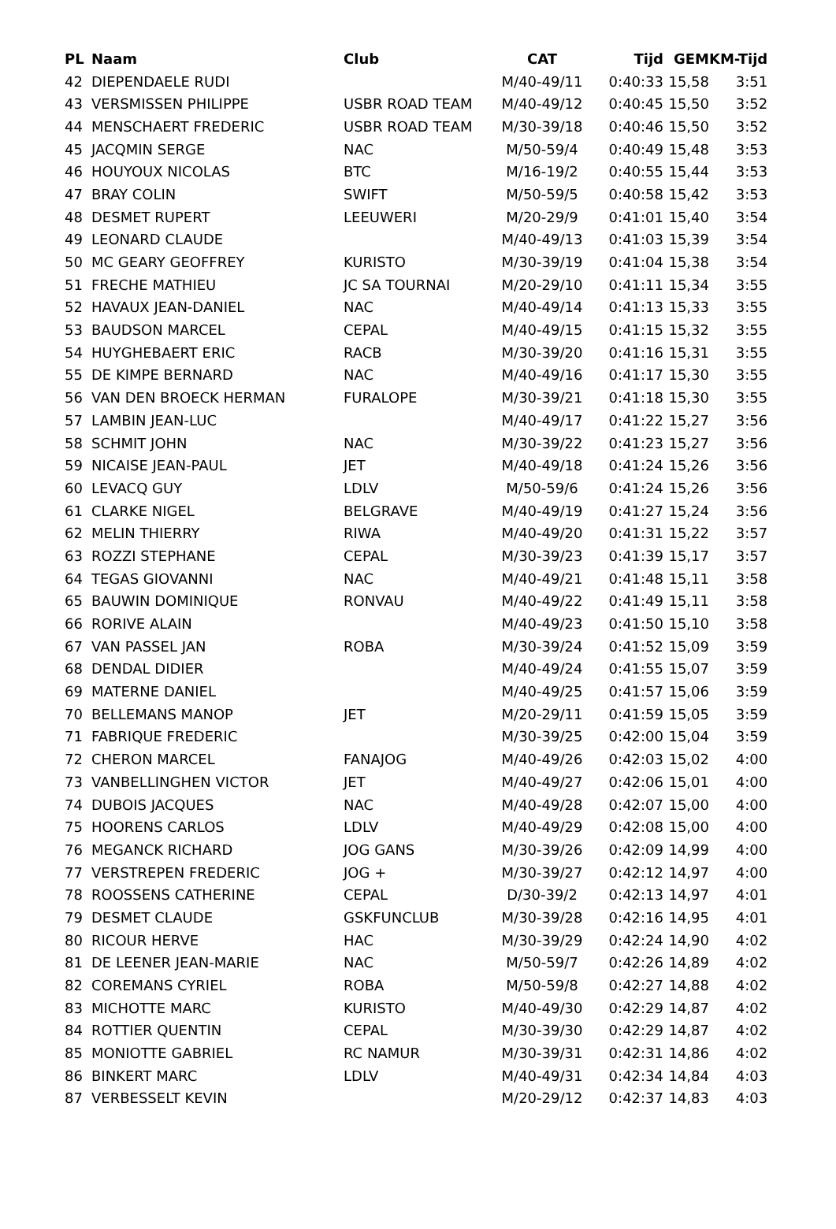| PL | Naam | Club | CAT | Tijd | GEM | KM-Tijd |
| --- | --- | --- | --- | --- | --- | --- |
| 42 | DIEPENDAELE RUDI | | M/40-49/11 | 0:40:33 | 15,58 | 3:51 |
| 43 | VERSMISSEN PHILIPPE | USBR ROAD TEAM | M/40-49/12 | 0:40:45 | 15,50 | 3:52 |
| 44 | MENSCHAERT FREDERIC | USBR ROAD TEAM | M/30-39/18 | 0:40:46 | 15,50 | 3:52 |
| 45 | JACQMIN SERGE | NAC | M/50-59/4 | 0:40:49 | 15,48 | 3:53 |
| 46 | HOUYOUX NICOLAS | BTC | M/16-19/2 | 0:40:55 | 15,44 | 3:53 |
| 47 | BRAY COLIN | SWIFT | M/50-59/5 | 0:40:58 | 15,42 | 3:53 |
| 48 | DESMET RUPERT | LEEUWERI | M/20-29/9 | 0:41:01 | 15,40 | 3:54 |
| 49 | LEONARD CLAUDE | | M/40-49/13 | 0:41:03 | 15,39 | 3:54 |
| 50 | MC GEARY GEOFFREY | KURISTO | M/30-39/19 | 0:41:04 | 15,38 | 3:54 |
| 51 | FRECHE MATHIEU | JC SA TOURNAI | M/20-29/10 | 0:41:11 | 15,34 | 3:55 |
| 52 | HAVAUX JEAN-DANIEL | NAC | M/40-49/14 | 0:41:13 | 15,33 | 3:55 |
| 53 | BAUDSON MARCEL | CEPAL | M/40-49/15 | 0:41:15 | 15,32 | 3:55 |
| 54 | HUYGHEBAERT ERIC | RACB | M/30-39/20 | 0:41:16 | 15,31 | 3:55 |
| 55 | DE KIMPE BERNARD | NAC | M/40-49/16 | 0:41:17 | 15,30 | 3:55 |
| 56 | VAN DEN BROECK HERMAN | FURALOPE | M/30-39/21 | 0:41:18 | 15,30 | 3:55 |
| 57 | LAMBIN JEAN-LUC | | M/40-49/17 | 0:41:22 | 15,27 | 3:56 |
| 58 | SCHMIT JOHN | NAC | M/30-39/22 | 0:41:23 | 15,27 | 3:56 |
| 59 | NICAISE JEAN-PAUL | JET | M/40-49/18 | 0:41:24 | 15,26 | 3:56 |
| 60 | LEVACQ GUY | LDLV | M/50-59/6 | 0:41:24 | 15,26 | 3:56 |
| 61 | CLARKE NIGEL | BELGRAVE | M/40-49/19 | 0:41:27 | 15,24 | 3:56 |
| 62 | MELIN THIERRY | RIWA | M/40-49/20 | 0:41:31 | 15,22 | 3:57 |
| 63 | ROZZI STEPHANE | CEPAL | M/30-39/23 | 0:41:39 | 15,17 | 3:57 |
| 64 | TEGAS GIOVANNI | NAC | M/40-49/21 | 0:41:48 | 15,11 | 3:58 |
| 65 | BAUWIN DOMINIQUE | RONVAU | M/40-49/22 | 0:41:49 | 15,11 | 3:58 |
| 66 | RORIVE ALAIN | | M/40-49/23 | 0:41:50 | 15,10 | 3:58 |
| 67 | VAN PASSEL JAN | ROBA | M/30-39/24 | 0:41:52 | 15,09 | 3:59 |
| 68 | DENDAL DIDIER | | M/40-49/24 | 0:41:55 | 15,07 | 3:59 |
| 69 | MATERNE DANIEL | | M/40-49/25 | 0:41:57 | 15,06 | 3:59 |
| 70 | BELLEMANS MANOP | JET | M/20-29/11 | 0:41:59 | 15,05 | 3:59 |
| 71 | FABRIQUE FREDERIC | | M/30-39/25 | 0:42:00 | 15,04 | 3:59 |
| 72 | CHERON MARCEL | FANAJOG | M/40-49/26 | 0:42:03 | 15,02 | 4:00 |
| 73 | VANBELLINGHEN VICTOR | JET | M/40-49/27 | 0:42:06 | 15,01 | 4:00 |
| 74 | DUBOIS JACQUES | NAC | M/40-49/28 | 0:42:07 | 15,00 | 4:00 |
| 75 | HOORENS CARLOS | LDLV | M/40-49/29 | 0:42:08 | 15,00 | 4:00 |
| 76 | MEGANCK RICHARD | JOG GANS | M/30-39/26 | 0:42:09 | 14,99 | 4:00 |
| 77 | VERSTREPEN FREDERIC | JOG + | M/30-39/27 | 0:42:12 | 14,97 | 4:00 |
| 78 | ROOSSENS CATHERINE | CEPAL | D/30-39/2 | 0:42:13 | 14,97 | 4:01 |
| 79 | DESMET CLAUDE | GSKFUNCLUB | M/30-39/28 | 0:42:16 | 14,95 | 4:01 |
| 80 | RICOUR HERVE | HAC | M/30-39/29 | 0:42:24 | 14,90 | 4:02 |
| 81 | DE LEENER JEAN-MARIE | NAC | M/50-59/7 | 0:42:26 | 14,89 | 4:02 |
| 82 | COREMANS CYRIEL | ROBA | M/50-59/8 | 0:42:27 | 14,88 | 4:02 |
| 83 | MICHOTTE MARC | KURISTO | M/40-49/30 | 0:42:29 | 14,87 | 4:02 |
| 84 | ROTTIER QUENTIN | CEPAL | M/30-39/30 | 0:42:29 | 14,87 | 4:02 |
| 85 | MONIOTTE GABRIEL | RC NAMUR | M/30-39/31 | 0:42:31 | 14,86 | 4:02 |
| 86 | BINKERT MARC | LDLV | M/40-49/31 | 0:42:34 | 14,84 | 4:03 |
| 87 | VERBESSELT KEVIN | | M/20-29/12 | 0:42:37 | 14,83 | 4:03 |